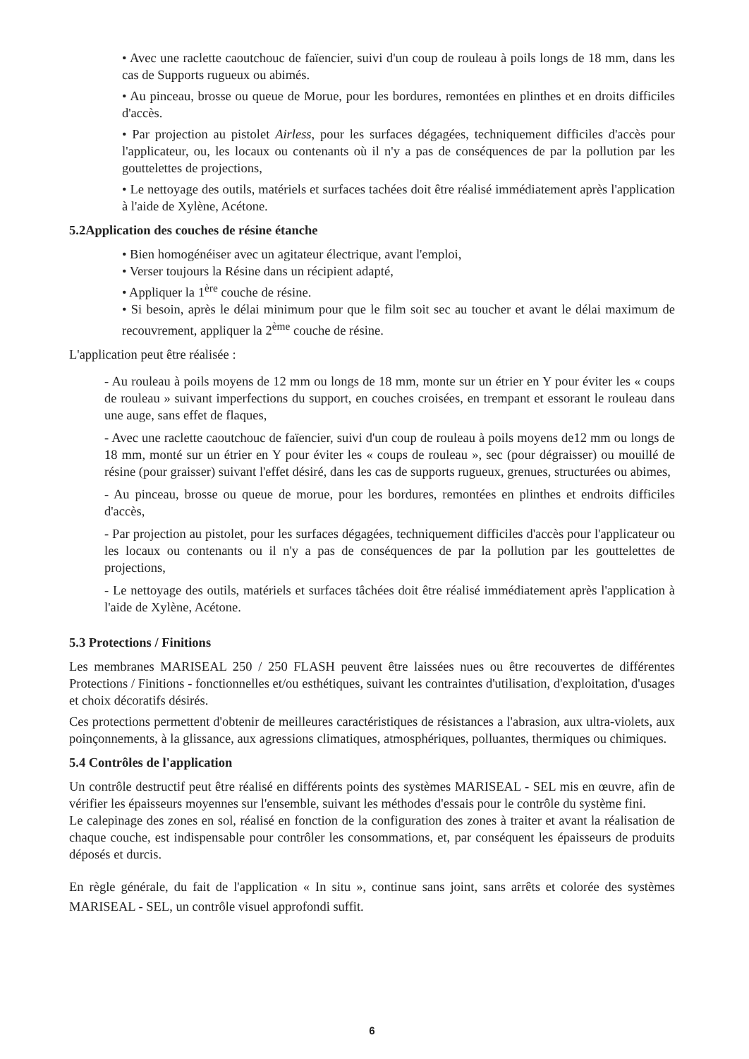• Avec une raclette caoutchouc de faïencier, suivi d'un coup de rouleau à poils longs de 18 mm, dans les cas de Supports rugueux ou abimés.
• Au pinceau, brosse ou queue de Morue, pour les bordures, remontées en plinthes et en droits difficiles d'accès.
• Par projection au pistolet Airless, pour les surfaces dégagées, techniquement difficiles d'accès pour l'applicateur, ou, les locaux ou contenants où il n'y a pas de conséquences de par la pollution par les gouttelettes de projections,
• Le nettoyage des outils, matériels et surfaces tachées doit être réalisé immédiatement après l'application à l'aide de Xylène, Acétone.
5.2Application des couches de résine étanche
• Bien homogénéiser avec un agitateur électrique, avant l'emploi,
• Verser toujours la Résine dans un récipient adapté,
• Appliquer la 1<sup>ère</sup> couche de résine.
• Si besoin, après le délai minimum pour que le film soit sec au toucher et avant le délai maximum de recouvrement, appliquer la 2<sup>ème</sup> couche de résine.
L'application peut être réalisée :
- Au rouleau à poils moyens de 12 mm ou longs de 18 mm, monte sur un étrier en Y pour éviter les « coups de rouleau » suivant imperfections du support, en couches croisées, en trempant et essorant le rouleau dans une auge, sans effet de flaques,
- Avec une raclette caoutchouc de faïencier, suivi d'un coup de rouleau à poils moyens de12 mm ou longs de 18 mm, monté sur un étrier en Y pour éviter les « coups de rouleau », sec (pour dégraisser) ou mouillé de résine (pour graisser) suivant l'effet désiré, dans les cas de supports rugueux, grenues, structurées ou abimes,
- Au pinceau, brosse ou queue de morue, pour les bordures, remontées en plinthes et endroits difficiles d'accès,
- Par projection au pistolet, pour les surfaces dégagées, techniquement difficiles d'accès pour l'applicateur ou les locaux ou contenants ou il n'y a pas de conséquences de par la pollution par les gouttelettes de projections,
- Le nettoyage des outils, matériels et surfaces tâchées doit être réalisé immédiatement après l'application à l'aide de Xylène, Acétone.
5.3 Protections / Finitions
Les membranes MARISEAL 250 / 250 FLASH peuvent être laissées nues ou être recouvertes de différentes Protections / Finitions - fonctionnelles et/ou esthétiques, suivant les contraintes d'utilisation, d'exploitation, d'usages et choix décoratifs désirés.
Ces protections permettent d'obtenir de meilleures caractéristiques de résistances a l'abrasion, aux ultra-violets, aux poinçonnements, à la glissance, aux agressions climatiques, atmosphériques, polluantes, thermiques ou chimiques.
5.4 Contrôles de l'application
Un contrôle destructif peut être réalisé en différents points des systèmes MARISEAL - SEL mis en œuvre, afin de vérifier les épaisseurs moyennes sur l'ensemble, suivant les méthodes d'essais pour le contrôle du système fini.
Le calepinage des zones en sol, réalisé en fonction de la configuration des zones à traiter et avant la réalisation de chaque couche, est indispensable pour contrôler les consommations, et, par conséquent les épaisseurs de produits déposés et durcis.
En règle générale, du fait de l'application « In situ », continue sans joint, sans arrêts et colorée des systèmes MARISEAL - SEL, un contrôle visuel approfondi suffit.
6